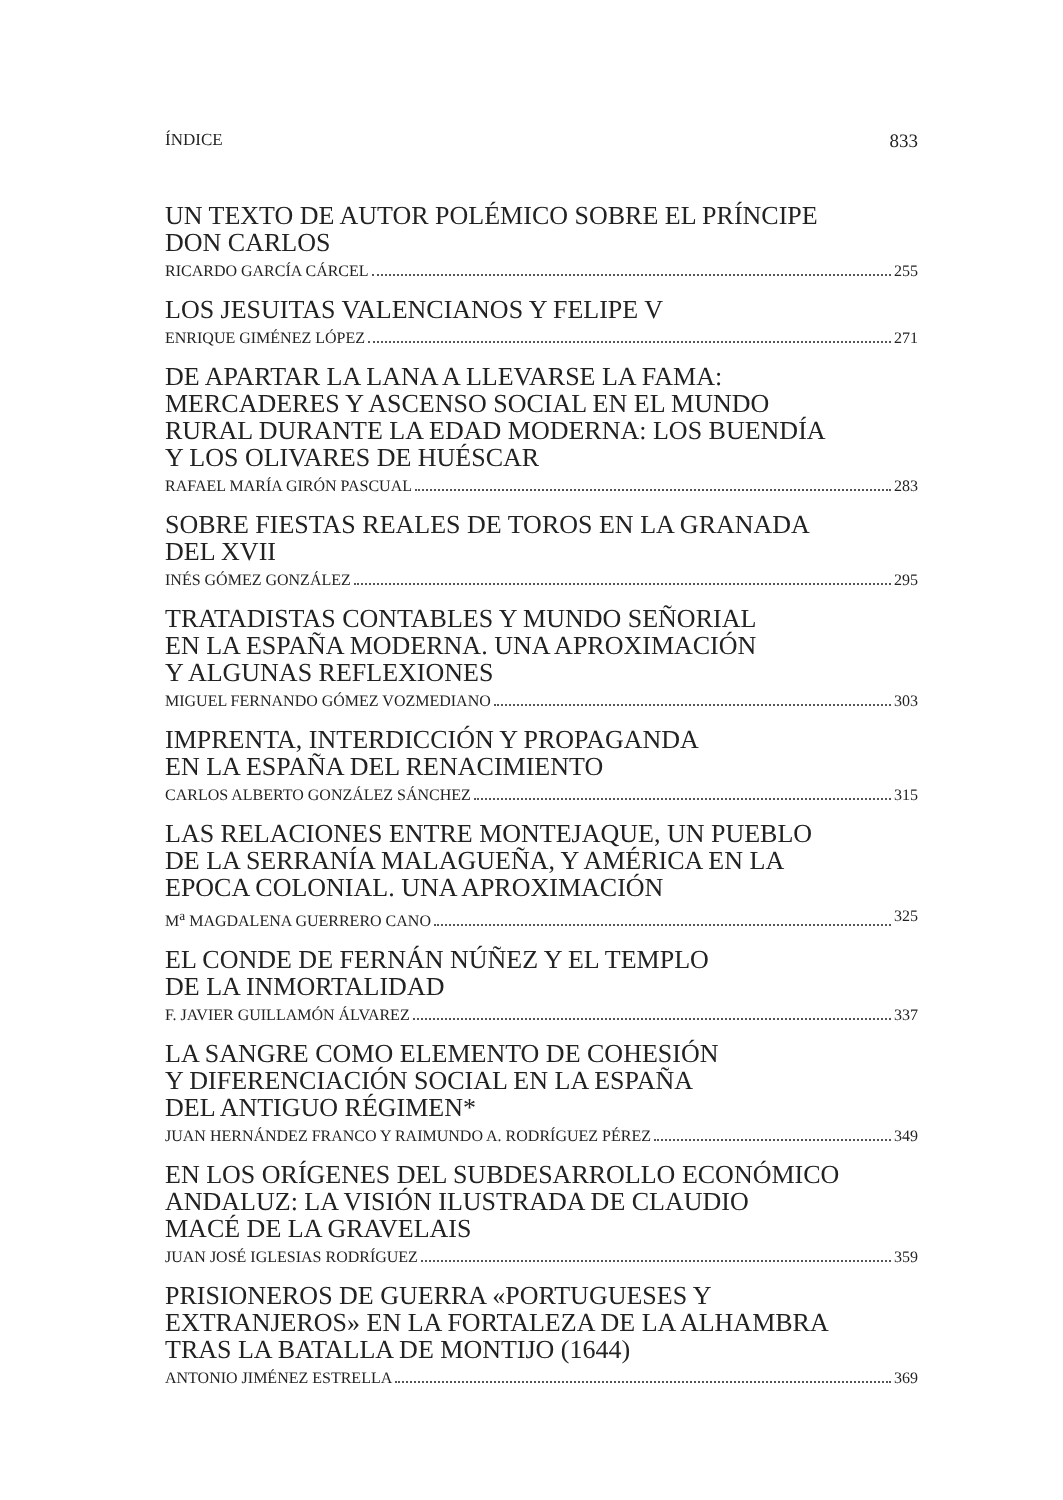ÍNDICE 833
UN TEXTO DE AUTOR POLÉMICO SOBRE EL PRÍNCIPE
DON CARLOS
RICARDO GARCÍA CÁRCEL 255
LOS JESUITAS VALENCIANOS Y FELIPE V
ENRIQUE GIMÉNEZ LÓPEZ 271
DE APARTAR LA LANA A LLEVARSE LA FAMA:
MERCADERES Y ASCENSO SOCIAL EN EL MUNDO
RURAL DURANTE LA EDAD MODERNA: LOS BUENDÍA
Y LOS OLIVARES DE HUÉSCAR
RAFAEL MARÍA GIRÓN PASCUAL 283
SOBRE FIESTAS REALES DE TOROS EN LA GRANADA
DEL XVII
INÉS GÓMEZ GONZÁLEZ 295
TRATADISTAS CONTABLES Y MUNDO SEÑORIAL
EN LA ESPAÑA MODERNA. UNA APROXIMACIÓN
Y ALGUNAS REFLEXIONES
MIGUEL FERNANDO GÓMEZ VOZMEDIANO 303
IMPRENTA, INTERDICCIÓN Y PROPAGANDA
EN LA ESPAÑA DEL RENACIMIENTO
CARLOS ALBERTO GONZÁLEZ SÁNCHEZ 315
LAS RELACIONES ENTRE MONTEJAQUE, UN PUEBLO
DE LA SERRANÍA MALAGUEÑA, Y AMÉRICA EN LA
EPOCA COLONIAL. UNA APROXIMACIÓN
M<sup>a</sup> MAGDALENA GUERRERO CANO 325
EL CONDE DE FERNÁN NÚÑEZ Y EL TEMPLO
DE LA INMORTALIDAD
F. JAVIER GUILLAMÓN ÁLVAREZ 337
LA SANGRE COMO ELEMENTO DE COHESIÓN
Y DIFERENCIACIÓN SOCIAL EN LA ESPAÑA
DEL ANTIGUO RÉGIMEN*
JUAN HERNÁNDEZ FRANCO Y RAIMUNDO A. RODRÍGUEZ PÉREZ 349
EN LOS ORÍGENES DEL SUBDESARROLLO ECONÓMICO
ANDALUZ: LA VISIÓN ILUSTRADA DE CLAUDIO
MACÉ DE LA GRAVELAIS
JUAN JOSÉ IGLESIAS RODRÍGUEZ 359
PRISIONEROS DE GUERRA «PORTUGUESES Y
EXTRANJEROS» EN LA FORTALEZA DE LA ALHAMBRA
TRAS LA BATALLA DE MONTIJO (1644)
ANTONIO JIMÉNEZ ESTRELLA 369